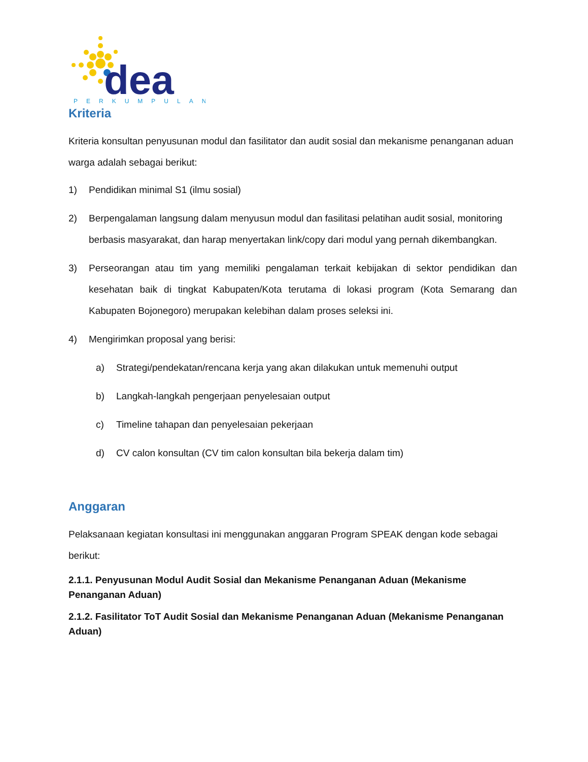dea
PERKUMPULAN
Kriteria
Kriteria konsultan penyusunan modul dan fasilitator dan audit sosial dan mekanisme penanganan aduan warga adalah sebagai berikut:
1) Pendidikan minimal S1 (ilmu sosial)
2) Berpengalaman langsung dalam menyusun modul dan fasilitasi pelatihan audit sosial, monitoring berbasis masyarakat, dan harap menyertakan link/copy dari modul yang pernah dikembangkan.
3) Perseorangan atau tim yang memiliki pengalaman terkait kebijakan di sektor pendidikan dan kesehatan baik di tingkat Kabupaten/Kota terutama di lokasi program (Kota Semarang dan Kabupaten Bojonegoro) merupakan kelebihan dalam proses seleksi ini.
4) Mengirimkan proposal yang berisi:
a) Strategi/pendekatan/rencana kerja yang akan dilakukan untuk memenuhi output
b) Langkah-langkah pengerjaan penyelesaian output
c) Timeline tahapan dan penyelesaian pekerjaan
d) CV calon konsultan (CV tim calon konsultan bila bekerja dalam tim)
Anggaran
Pelaksanaan kegiatan konsultasi ini menggunakan anggaran Program SPEAK dengan kode sebagai berikut:
2.1.1. Penyusunan Modul Audit Sosial dan Mekanisme Penanganan Aduan (Mekanisme Penanganan Aduan)
2.1.2. Fasilitator ToT Audit Sosial dan Mekanisme Penanganan Aduan (Mekanisme Penanganan Aduan)